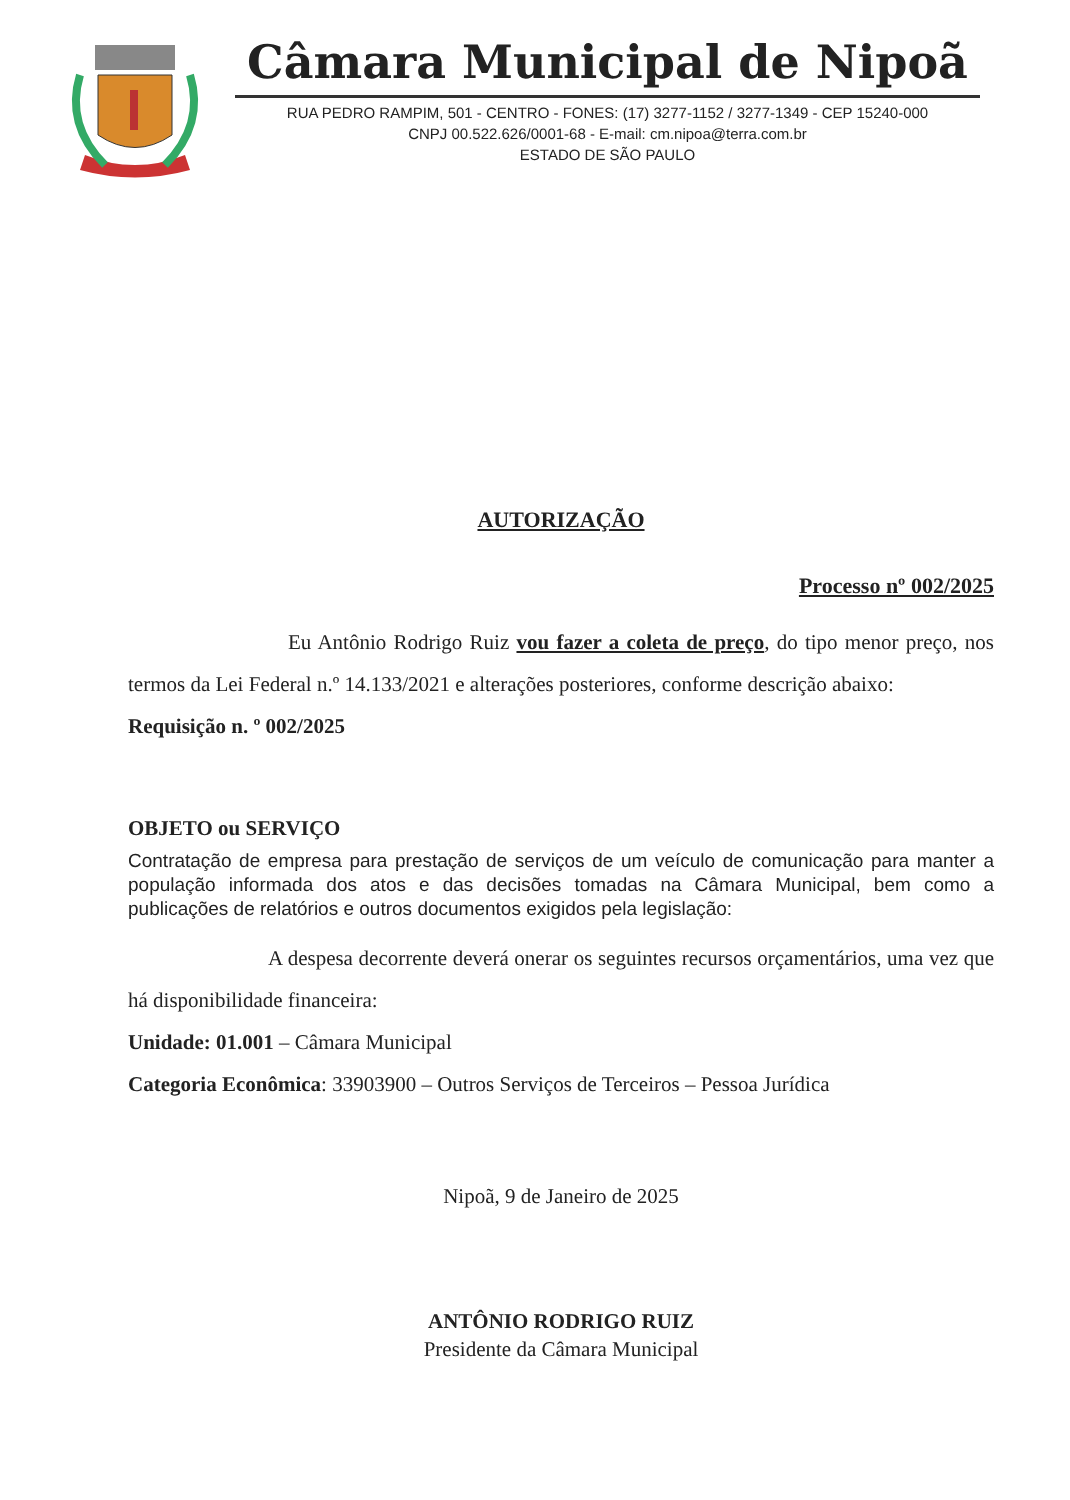Câmara Municipal de Nipoã
RUA PEDRO RAMPIM, 501 - CENTRO - FONES: (17) 3277-1152 / 3277-1349 - CEP 15240-000
CNPJ 00.522.626/0001-68 - E-mail: cm.nipoa@terra.com.br
ESTADO DE SÃO PAULO
AUTORIZAÇÃO
Processo nº 002/2025
Eu Antônio Rodrigo Ruiz vou fazer a coleta de preço, do tipo menor preço, nos termos da Lei Federal n.º 14.133/2021 e alterações posteriores, conforme descrição abaixo:
Requisição n. º 002/2025
OBJETO ou SERVIÇO
Contratação de empresa para prestação de serviços de um veículo de comunicação para manter a população informada dos atos e das decisões tomadas na Câmara Municipal, bem como a publicações de relatórios e outros documentos exigidos pela legislação:
A despesa decorrente deverá onerar os seguintes recursos orçamentários, uma vez que há disponibilidade financeira:
Unidade: 01.001 – Câmara Municipal
Categoria Econômica: 33903900 – Outros Serviços de Terceiros – Pessoa Jurídica
Nipoã, 9 de Janeiro de 2025
ANTÔNIO RODRIGO RUIZ
Presidente da Câmara Municipal